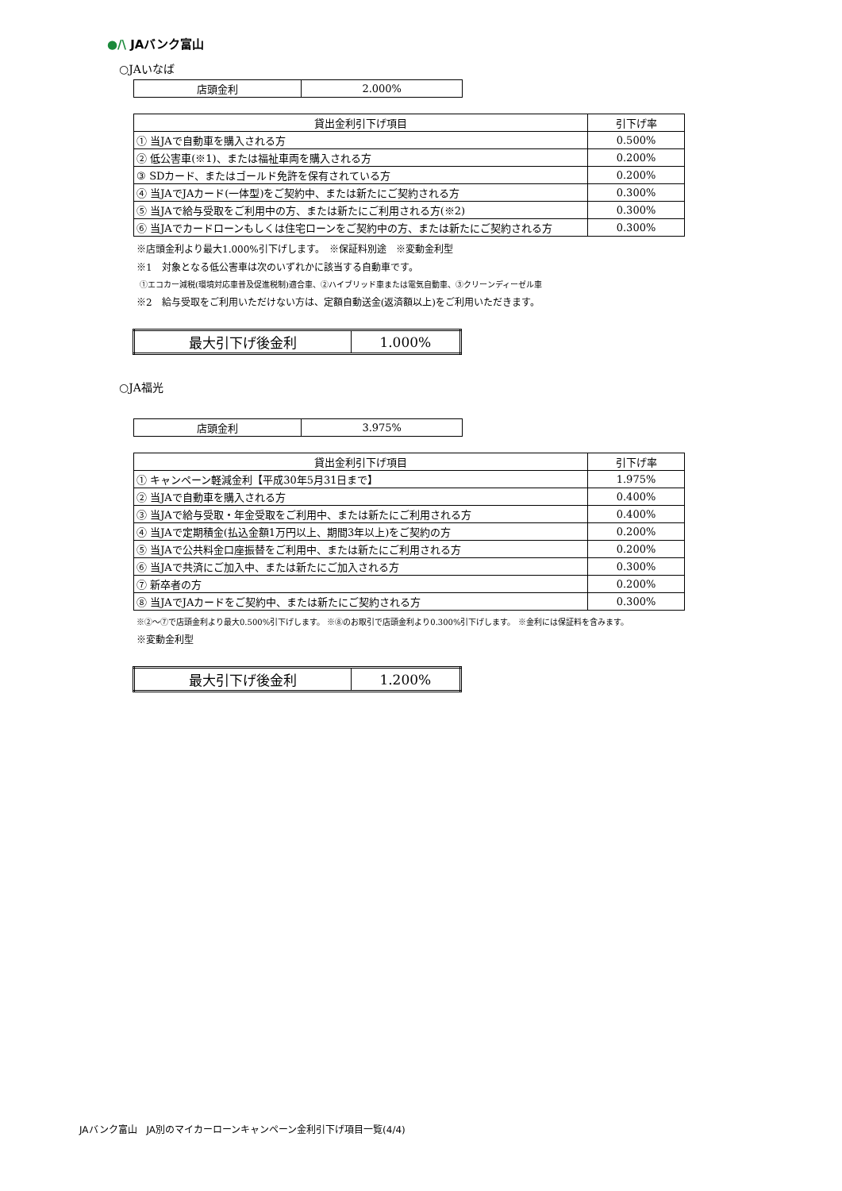●/\ JAバンク富山
○JAいなば
| 店頭金利 | 2.000% |
| 貸出金利引下げ項目 | 引下げ率 |
| --- | --- |
| ① 当JAで自動車を購入される方 | 0.500% |
| ② 低公害車(※1)、または福祉車両を購入される方 | 0.200% |
| ③ SDカード、またはゴールド免許を保有されている方 | 0.200% |
| ④ 当JAでJAカード(一体型)をご契約中、または新たにご契約される方 | 0.300% |
| ⑤ 当JAで給与受取をご利用中の方、または新たにご利用される方(※2) | 0.300% |
| ⑥ 当JAでカードローンもしくは住宅ローンをご契約中の方、または新たにご契約される方 | 0.300% |
※店頭金利より最大1.000%引下げします。　※保証料別途　※変動金利型
※1　対象となる低公害車は次のいずれかに該当する自動車です。
①エコカー減税(環境対応車普及促進税制)適合車、②ハイブリッド車または電気自動車、③クリーンディーゼル車
※2　給与受取をご利用いただけない方は、定額自動送金(返済額以上)をご利用いただきます。
| 最大引下げ後金利 | 1.000% |
○JA福光
| 店頭金利 | 3.975% |
| 貸出金利引下げ項目 | 引下げ率 |
| --- | --- |
| ① キャンペーン軽減金利【平成30年5月31日まで】 | 1.975% |
| ② 当JAで自動車を購入される方 | 0.400% |
| ③ 当JAで給与受取・年金受取をご利用中、または新たにご利用される方 | 0.400% |
| ④ 当JAで定期積金(払込金額1万円以上、期間3年以上)をご契約の方 | 0.200% |
| ⑤ 当JAで公共料金口座振替をご利用中、または新たにご利用される方 | 0.200% |
| ⑥ 当JAで共済にご加入中、または新たにご加入される方 | 0.300% |
| ⑦ 新卒者の方 | 0.200% |
| ⑧ 当JAでJAカードをご契約中、または新たにご契約される方 | 0.300% |
※②～⑦で店頭金利より最大0.500%引下げします。 ※⑧のお取引で店頭金利より0.300%引下げします。 ※金利には保証料を含みます。
※変動金利型
| 最大引下げ後金利 | 1.200% |
JAバンク富山　JA別のマイカーローンキャンペーン金利引下げ項目一覧(4/4)